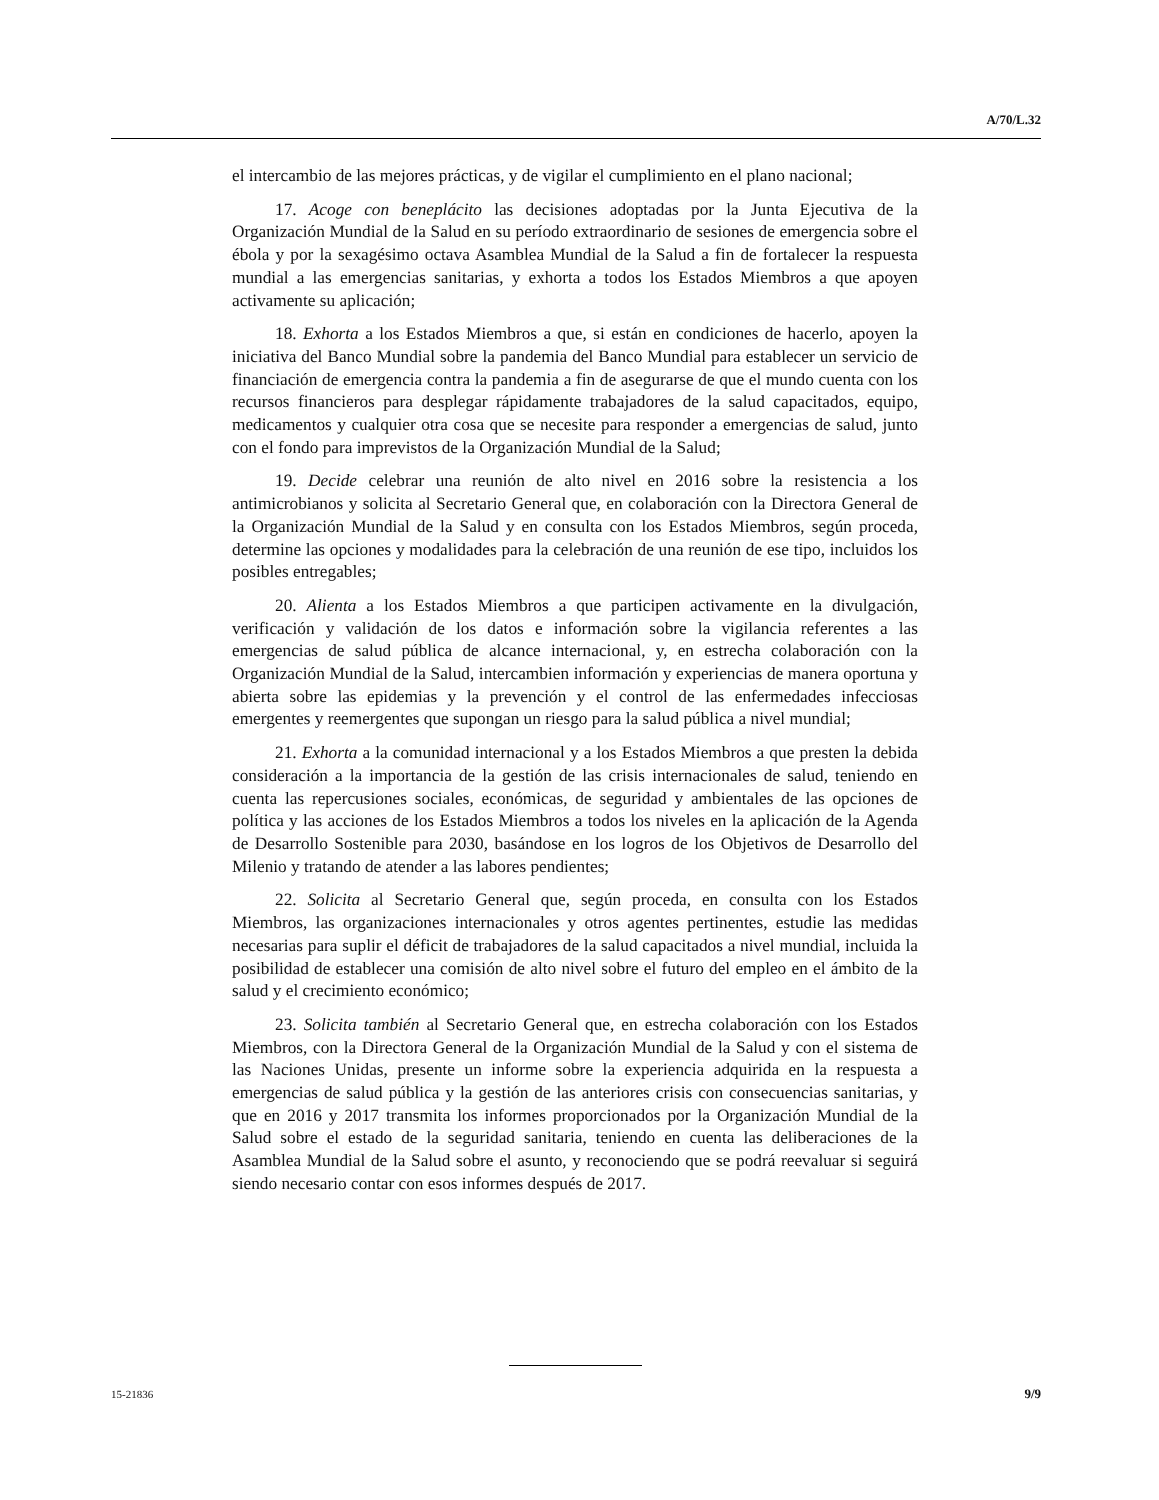A/70/L.32
el intercambio de las mejores prácticas, y de vigilar el cumplimiento en el plano nacional;
17. Acoge con beneplácito las decisiones adoptadas por la Junta Ejecutiva de la Organización Mundial de la Salud en su período extraordinario de sesiones de emergencia sobre el ébola y por la sexagésimo octava Asamblea Mundial de la Salud a fin de fortalecer la respuesta mundial a las emergencias sanitarias, y exhorta a todos los Estados Miembros a que apoyen activamente su aplicación;
18. Exhorta a los Estados Miembros a que, si están en condiciones de hacerlo, apoyen la iniciativa del Banco Mundial sobre la pandemia del Banco Mundial para establecer un servicio de financiación de emergencia contra la pandemia a fin de asegurarse de que el mundo cuenta con los recursos financieros para desplegar rápidamente trabajadores de la salud capacitados, equipo, medicamentos y cualquier otra cosa que se necesite para responder a emergencias de salud, junto con el fondo para imprevistos de la Organización Mundial de la Salud;
19. Decide celebrar una reunión de alto nivel en 2016 sobre la resistencia a los antimicrobianos y solicita al Secretario General que, en colaboración con la Directora General de la Organización Mundial de la Salud y en consulta con los Estados Miembros, según proceda, determine las opciones y modalidades para la celebración de una reunión de ese tipo, incluidos los posibles entregables;
20. Alienta a los Estados Miembros a que participen activamente en la divulgación, verificación y validación de los datos e información sobre la vigilancia referentes a las emergencias de salud pública de alcance internacional, y, en estrecha colaboración con la Organización Mundial de la Salud, intercambien información y experiencias de manera oportuna y abierta sobre las epidemias y la prevención y el control de las enfermedades infecciosas emergentes y reemergentes que supongan un riesgo para la salud pública a nivel mundial;
21. Exhorta a la comunidad internacional y a los Estados Miembros a que presten la debida consideración a la importancia de la gestión de las crisis internacionales de salud, teniendo en cuenta las repercusiones sociales, económicas, de seguridad y ambientales de las opciones de política y las acciones de los Estados Miembros a todos los niveles en la aplicación de la Agenda de Desarrollo Sostenible para 2030, basándose en los logros de los Objetivos de Desarrollo del Milenio y tratando de atender a las labores pendientes;
22. Solicita al Secretario General que, según proceda, en consulta con los Estados Miembros, las organizaciones internacionales y otros agentes pertinentes, estudie las medidas necesarias para suplir el déficit de trabajadores de la salud capacitados a nivel mundial, incluida la posibilidad de establecer una comisión de alto nivel sobre el futuro del empleo en el ámbito de la salud y el crecimiento económico;
23. Solicita también al Secretario General que, en estrecha colaboración con los Estados Miembros, con la Directora General de la Organización Mundial de la Salud y con el sistema de las Naciones Unidas, presente un informe sobre la experiencia adquirida en la respuesta a emergencias de salud pública y la gestión de las anteriores crisis con consecuencias sanitarias, y que en 2016 y 2017 transmita los informes proporcionados por la Organización Mundial de la Salud sobre el estado de la seguridad sanitaria, teniendo en cuenta las deliberaciones de la Asamblea Mundial de la Salud sobre el asunto, y reconociendo que se podrá reevaluar si seguirá siendo necesario contar con esos informes después de 2017.
15-21836 9/9